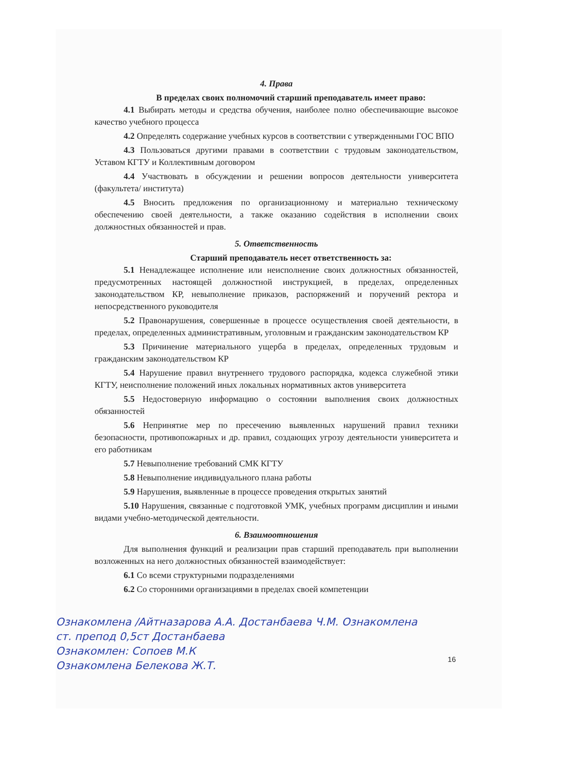4. Права
В пределах своих полномочий старший преподаватель имеет право:
4.1 Выбирать методы и средства обучения, наиболее полно обеспечивающие высокое качество учебного процесса
4.2 Определять содержание учебных курсов в соответствии с утвержденными ГОС ВПО
4.3 Пользоваться другими правами в соответствии с трудовым законодательством, Уставом КГТУ и Коллективным договором
4.4 Участвовать в обсуждении и решении вопросов деятельности университета (факультета/ института)
4.5 Вносить предложения по организационному и материально техническому обеспечению своей деятельности, а также оказанию содействия в исполнении своих должностных обязанностей и прав.
5. Ответственность
Старший преподаватель несет ответственность за:
5.1 Ненадлежащее исполнение или неисполнение своих должностных обязанностей, предусмотренных настоящей должностной инструкцией, в пределах, определенных законодательством КР, невыполнение приказов, распоряжений и поручений ректора и непосредственного руководителя
5.2 Правонарушения, совершенные в процессе осуществления своей деятельности, в пределах, определенных административным, уголовным и гражданским законодательством КР
5.3 Причинение материального ущерба в пределах, определенных трудовым и гражданским законодательством КР
5.4 Нарушение правил внутреннего трудового распорядка, кодекса служебной этики КГТУ, неисполнение положений иных локальных нормативных актов университета
5.5 Недостоверную информацию о состоянии выполнения своих должностных обязанностей
5.6 Непринятие мер по пресечению выявленных нарушений правил техники безопасности, противопожарных и др. правил, создающих угрозу деятельности университета и его работникам
5.7 Невыполнение требований СМК КГТУ
5.8 Невыполнение индивидуального плана работы
5.9 Нарушения, выявленные в процессе проведения открытых занятий
5.10 Нарушения, связанные с подготовкой УМК, учебных программ дисциплин и иными видами учебно-методической деятельности.
6. Взаимоотношения
Для выполнения функций и реализации прав старший преподаватель при выполнении возложенных на него должностных обязанностей взаимодействует:
6.1 Со всеми структурными подразделениями
6.2 Со сторонними организациями в пределах своей компетенции
Ознакомлена /Айтназарова А.А. Достанбаева Ч.М. Ознакомлена
ст. препод 0,5ст Достанбаева
Ознакомлен: Сопоев М.К
Ознакомлена Белекова Ж.Т.
16